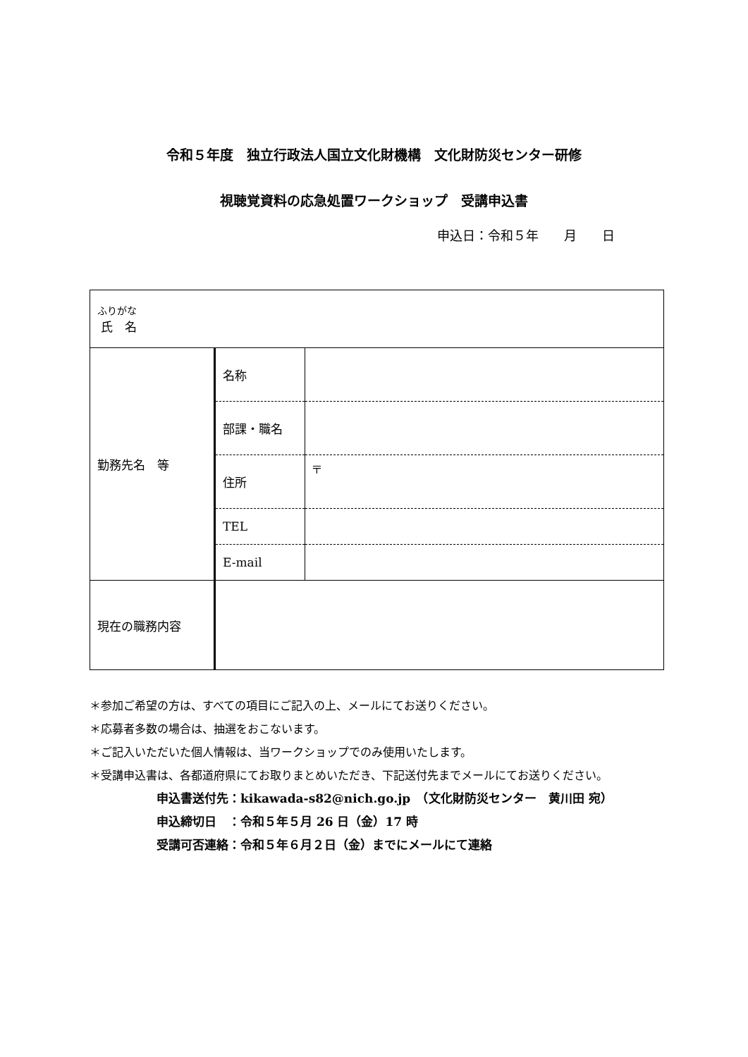令和５年度　独立行政法人国立文化財機構　文化財防災センター研修
視聴覚資料の応急処置ワークショップ　受講申込書
申込日：令和５年　　月　　日
| ふりがな 氏 名 | | |
| 勤務先名 等 | 名称 | |
| | 部課・職名 | |
| | 住所 | 〒 |
| | TEL | |
| | E-mail | |
| 現在の職務内容 | | |
＊参加ご希望の方は、すべての項目にご記入の上、メールにてお送りください。
＊応募者多数の場合は、抽選をおこないます。
＊ご記入いただいた個人情報は、当ワークショップでのみ使用いたします。
＊受講申込書は、各都道府県にてお取りまとめいただき、下記送付先までメールにてお送りください。
申込書送付先：kikawada-s82@nich.go.jp　（文化財防災センター　黄川田 宛）
申込締切日　：令和５年５月 26 日（金）17 時
受講可否連絡：令和５年６月２日（金）までにメールにて連絡